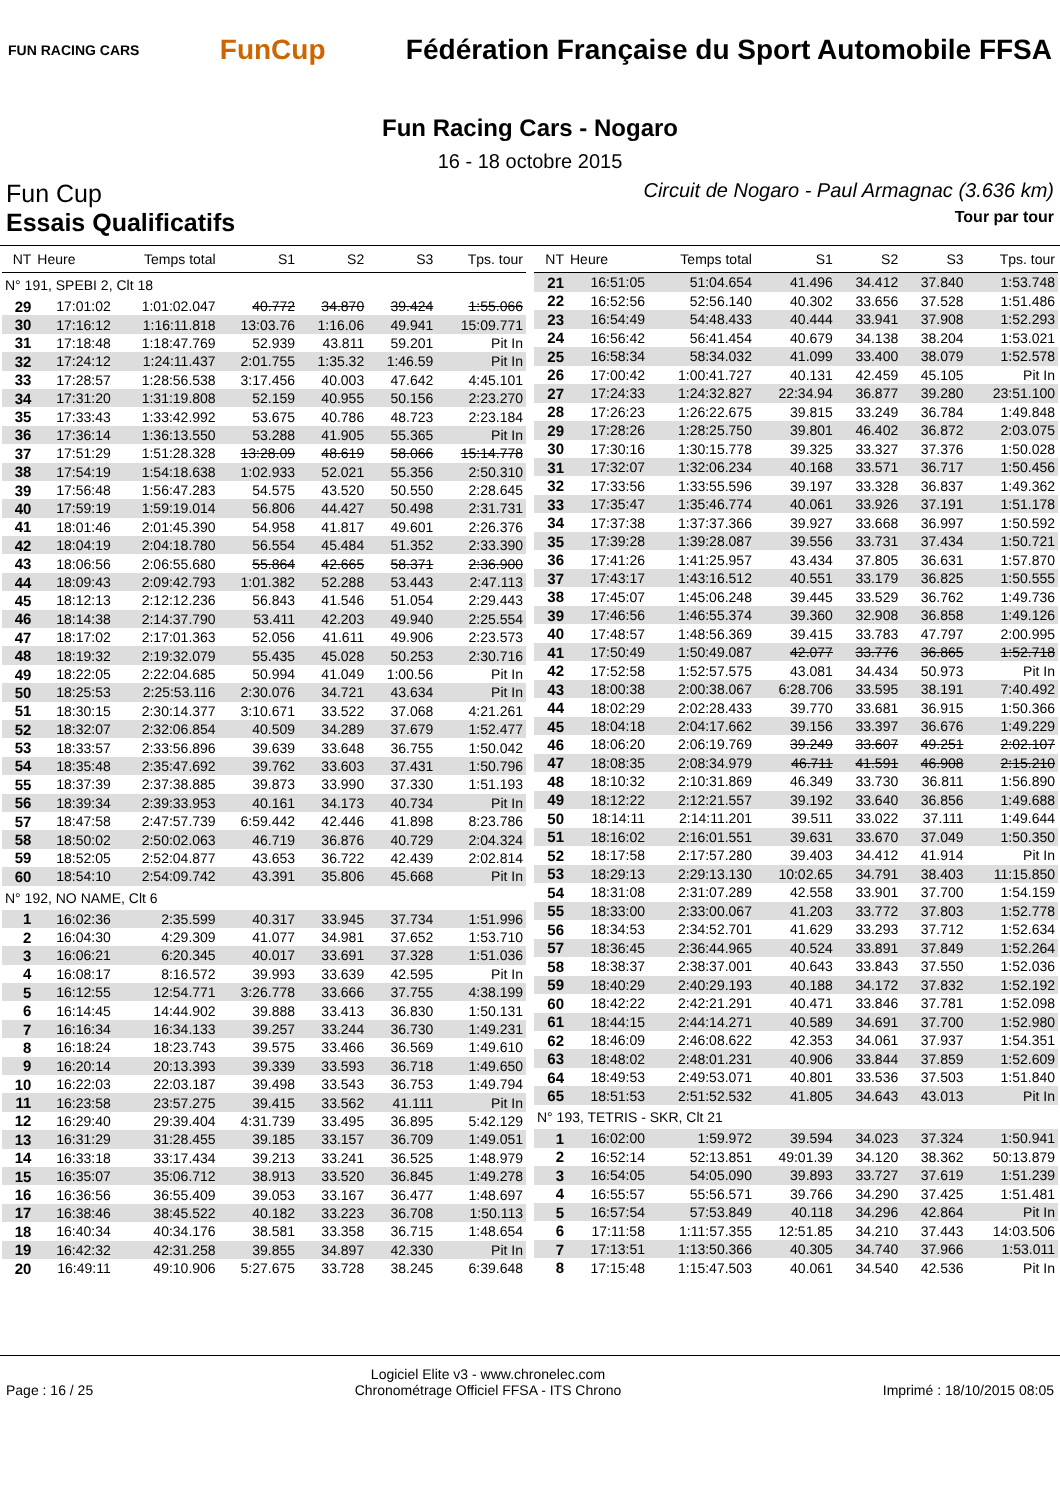FUN RACING CARS
FunCup
Fédération Française du Sport Automobile FFSA
Fun Racing Cars - Nogaro
16 - 18 octobre 2015
Fun Cup Circuit de Nogaro - Paul Armagnac (3.636 km)
Essais Qualificatifs Tour par tour
| NT | Heure | Temps total | S1 | S2 | S3 | Tps. tour |
| --- | --- | --- | --- | --- | --- | --- |
| N° 191, SPEBI 2, Clt 18 | | | | | | |
| 29 | 17:01:02 | 1:01:02.047 | 40.772 | 34.870 | 39.424 | 1:55.066 |
| 30 | 17:16:12 | 1:16:11.818 | 13:03.76 | 1:16.06 | 49.941 | 15:09.771 |
| 31 | 17:18:48 | 1:18:47.769 | 52.939 | 43.811 | 59.201 | Pit In |
| 32 | 17:24:12 | 1:24:11.437 | 2:01.755 | 1:35.32 | 1:46.59 | Pit In |
| 33 | 17:28:57 | 1:28:56.538 | 3:17.456 | 40.003 | 47.642 | 4:45.101 |
| 34 | 17:31:20 | 1:31:19.808 | 52.159 | 40.955 | 50.156 | 2:23.270 |
| 35 | 17:33:43 | 1:33:42.992 | 53.675 | 40.786 | 48.723 | 2:23.184 |
| 36 | 17:36:14 | 1:36:13.550 | 53.288 | 41.905 | 55.365 | Pit In |
| 37 | 17:51:29 | 1:51:28.328 | 13:28.09 | 48.619 | 58.066 | 15:14.778 |
| 38 | 17:54:19 | 1:54:18.638 | 1:02.933 | 52.021 | 55.356 | 2:50.310 |
| 39 | 17:56:48 | 1:56:47.283 | 54.575 | 43.520 | 50.550 | 2:28.645 |
| 40 | 17:59:19 | 1:59:19.014 | 56.806 | 44.427 | 50.498 | 2:31.731 |
| 41 | 18:01:46 | 2:01:45.390 | 54.958 | 41.817 | 49.601 | 2:26.376 |
| 42 | 18:04:19 | 2:04:18.780 | 56.554 | 45.484 | 51.352 | 2:33.390 |
| 43 | 18:06:56 | 2:06:55.680 | 55.864 | 42.665 | 58.371 | 2:36.900 |
| 44 | 18:09:43 | 2:09:42.793 | 1:01.382 | 52.288 | 53.443 | 2:47.113 |
| 45 | 18:12:13 | 2:12:12.236 | 56.843 | 41.546 | 51.054 | 2:29.443 |
| 46 | 18:14:38 | 2:14:37.790 | 53.411 | 42.203 | 49.940 | 2:25.554 |
| 47 | 18:17:02 | 2:17:01.363 | 52.056 | 41.611 | 49.906 | 2:23.573 |
| 48 | 18:19:32 | 2:19:32.079 | 55.435 | 45.028 | 50.253 | 2:30.716 |
| 49 | 18:22:05 | 2:22:04.685 | 50.994 | 41.049 | 1:00.56 | Pit In |
| 50 | 18:25:53 | 2:25:53.116 | 2:30.076 | 34.721 | 43.634 | Pit In |
| 51 | 18:30:15 | 2:30:14.377 | 3:10.671 | 33.522 | 37.068 | 4:21.261 |
| 52 | 18:32:07 | 2:32:06.854 | 40.509 | 34.289 | 37.679 | 1:52.477 |
| 53 | 18:33:57 | 2:33:56.896 | 39.639 | 33.648 | 36.755 | 1:50.042 |
| 54 | 18:35:48 | 2:35:47.692 | 39.762 | 33.603 | 37.431 | 1:50.796 |
| 55 | 18:37:39 | 2:37:38.885 | 39.873 | 33.990 | 37.330 | 1:51.193 |
| 56 | 18:39:34 | 2:39:33.953 | 40.161 | 34.173 | 40.734 | Pit In |
| 57 | 18:47:58 | 2:47:57.739 | 6:59.442 | 42.446 | 41.898 | 8:23.786 |
| 58 | 18:50:02 | 2:50:02.063 | 46.719 | 36.876 | 40.729 | 2:04.324 |
| 59 | 18:52:05 | 2:52:04.877 | 43.653 | 36.722 | 42.439 | 2:02.814 |
| 60 | 18:54:10 | 2:54:09.742 | 43.391 | 35.806 | 45.668 | Pit In |
| N° 192, NO NAME, Clt 6 | | | | | | |
| 1 | 16:02:36 | 2:35.599 | 40.317 | 33.945 | 37.734 | 1:51.996 |
| 2 | 16:04:30 | 4:29.309 | 41.077 | 34.981 | 37.652 | 1:53.710 |
| 3 | 16:06:21 | 6:20.345 | 40.017 | 33.691 | 37.328 | 1:51.036 |
| 4 | 16:08:17 | 8:16.572 | 39.993 | 33.639 | 42.595 | Pit In |
| 5 | 16:12:55 | 12:54.771 | 3:26.778 | 33.666 | 37.755 | 4:38.199 |
| 6 | 16:14:45 | 14:44.902 | 39.888 | 33.413 | 36.830 | 1:50.131 |
| 7 | 16:16:34 | 16:34.133 | 39.257 | 33.244 | 36.730 | 1:49.231 |
| 8 | 16:18:24 | 18:23.743 | 39.575 | 33.466 | 36.569 | 1:49.610 |
| 9 | 16:20:14 | 20:13.393 | 39.339 | 33.593 | 36.718 | 1:49.650 |
| 10 | 16:22:03 | 22:03.187 | 39.498 | 33.543 | 36.753 | 1:49.794 |
| 11 | 16:23:58 | 23:57.275 | 39.415 | 33.562 | 41.111 | Pit In |
| 12 | 16:29:40 | 29:39.404 | 4:31.739 | 33.495 | 36.895 | 5:42.129 |
| 13 | 16:31:29 | 31:28.455 | 39.185 | 33.157 | 36.709 | 1:49.051 |
| 14 | 16:33:18 | 33:17.434 | 39.213 | 33.241 | 36.525 | 1:48.979 |
| 15 | 16:35:07 | 35:06.712 | 38.913 | 33.520 | 36.845 | 1:49.278 |
| 16 | 16:36:56 | 36:55.409 | 39.053 | 33.167 | 36.477 | 1:48.697 |
| 17 | 16:38:46 | 38:45.522 | 40.182 | 33.223 | 36.708 | 1:50.113 |
| 18 | 16:40:34 | 40:34.176 | 38.581 | 33.358 | 36.715 | 1:48.654 |
| 19 | 16:42:32 | 42:31.258 | 39.855 | 34.897 | 42.330 | Pit In |
| 20 | 16:49:11 | 49:10.906 | 5:27.675 | 33.728 | 38.245 | 6:39.648 |
| NT | Heure | Temps total | S1 | S2 | S3 | Tps. tour |
| --- | --- | --- | --- | --- | --- | --- |
| 21 | 16:51:05 | 51:04.654 | 41.496 | 34.412 | 37.840 | 1:53.748 |
| 22 | 16:52:56 | 52:56.140 | 40.302 | 33.656 | 37.528 | 1:51.486 |
| 23 | 16:54:49 | 54:48.433 | 40.444 | 33.941 | 37.908 | 1:52.293 |
| 24 | 16:56:42 | 56:41.454 | 40.679 | 34.138 | 38.204 | 1:53.021 |
| 25 | 16:58:34 | 58:34.032 | 41.099 | 33.400 | 38.079 | 1:52.578 |
| 26 | 17:00:42 | 1:00:41.727 | 40.131 | 42.459 | 45.105 | Pit In |
| 27 | 17:24:33 | 1:24:32.827 | 22:34.94 | 36.877 | 39.280 | 23:51.100 |
| 28 | 17:26:23 | 1:26:22.675 | 39.815 | 33.249 | 36.784 | 1:49.848 |
| 29 | 17:28:26 | 1:28:25.750 | 39.801 | 46.402 | 36.872 | 2:03.075 |
| 30 | 17:30:16 | 1:30:15.778 | 39.325 | 33.327 | 37.376 | 1:50.028 |
| 31 | 17:32:07 | 1:32:06.234 | 40.168 | 33.571 | 36.717 | 1:50.456 |
| 32 | 17:33:56 | 1:33:55.596 | 39.197 | 33.328 | 36.837 | 1:49.362 |
| 33 | 17:35:47 | 1:35:46.774 | 40.061 | 33.926 | 37.191 | 1:51.178 |
| 34 | 17:37:38 | 1:37:37.366 | 39.927 | 33.668 | 36.997 | 1:50.592 |
| 35 | 17:39:28 | 1:39:28.087 | 39.556 | 33.731 | 37.434 | 1:50.721 |
| 36 | 17:41:26 | 1:41:25.957 | 43.434 | 37.805 | 36.631 | 1:57.870 |
| 37 | 17:43:17 | 1:43:16.512 | 40.551 | 33.179 | 36.825 | 1:50.555 |
| 38 | 17:45:07 | 1:45:06.248 | 39.445 | 33.529 | 36.762 | 1:49.736 |
| 39 | 17:46:56 | 1:46:55.374 | 39.360 | 32.908 | 36.858 | 1:49.126 |
| 40 | 17:48:57 | 1:48:56.369 | 39.415 | 33.783 | 47.797 | 2:00.995 |
| 41 | 17:50:49 | 1:50:49.087 | 42.077 | 33.776 | 36.865 | 1:52.718 |
| 42 | 17:52:58 | 1:52:57.575 | 43.081 | 34.434 | 50.973 | Pit In |
| 43 | 18:00:38 | 2:00:38.067 | 6:28.706 | 33.595 | 38.191 | 7:40.492 |
| 44 | 18:02:29 | 2:02:28.433 | 39.770 | 33.681 | 36.915 | 1:50.366 |
| 45 | 18:04:18 | 2:04:17.662 | 39.156 | 33.397 | 36.676 | 1:49.229 |
| 46 | 18:06:20 | 2:06:19.769 | 39.249 | 33.607 | 49.251 | 2:02.107 |
| 47 | 18:08:35 | 2:08:34.979 | 46.711 | 41.591 | 46.908 | 2:15.210 |
| 48 | 18:10:32 | 2:10:31.869 | 46.349 | 33.730 | 36.811 | 1:56.890 |
| 49 | 18:12:22 | 2:12:21.557 | 39.192 | 33.640 | 36.856 | 1:49.688 |
| 50 | 18:14:11 | 2:14:11.201 | 39.511 | 33.022 | 37.111 | 1:49.644 |
| 51 | 18:16:02 | 2:16:01.551 | 39.631 | 33.670 | 37.049 | 1:50.350 |
| 52 | 18:17:58 | 2:17:57.280 | 39.403 | 34.412 | 41.914 | Pit In |
| 53 | 18:29:13 | 2:29:13.130 | 10:02.65 | 34.791 | 38.403 | 11:15.850 |
| 54 | 18:31:08 | 2:31:07.289 | 42.558 | 33.901 | 37.700 | 1:54.159 |
| 55 | 18:33:00 | 2:33:00.067 | 41.203 | 33.772 | 37.803 | 1:52.778 |
| 56 | 18:34:53 | 2:34:52.701 | 41.629 | 33.293 | 37.712 | 1:52.634 |
| 57 | 18:36:45 | 2:36:44.965 | 40.524 | 33.891 | 37.849 | 1:52.264 |
| 58 | 18:38:37 | 2:38:37.001 | 40.643 | 33.843 | 37.550 | 1:52.036 |
| 59 | 18:40:29 | 2:40:29.193 | 40.188 | 34.172 | 37.832 | 1:52.192 |
| 60 | 18:42:22 | 2:42:21.291 | 40.471 | 33.846 | 37.781 | 1:52.098 |
| 61 | 18:44:15 | 2:44:14.271 | 40.589 | 34.691 | 37.700 | 1:52.980 |
| 62 | 18:46:09 | 2:46:08.622 | 42.353 | 34.061 | 37.937 | 1:54.351 |
| 63 | 18:48:02 | 2:48:01.231 | 40.906 | 33.844 | 37.859 | 1:52.609 |
| 64 | 18:49:53 | 2:49:53.071 | 40.801 | 33.536 | 37.503 | 1:51.840 |
| 65 | 18:51:53 | 2:51:52.532 | 41.805 | 34.643 | 43.013 | Pit In |
| N° 193, TETRIS - SKR, Clt 21 | | | | | | |
| 1 | 16:02:00 | 1:59.972 | 39.594 | 34.023 | 37.324 | 1:50.941 |
| 2 | 16:52:14 | 52:13.851 | 49:01.39 | 34.120 | 38.362 | 50:13.879 |
| 3 | 16:54:05 | 54:05.090 | 39.893 | 33.727 | 37.619 | 1:51.239 |
| 4 | 16:55:57 | 55:56.571 | 39.766 | 34.290 | 37.425 | 1:51.481 |
| 5 | 16:57:54 | 57:53.849 | 40.118 | 34.296 | 42.864 | Pit In |
| 6 | 17:11:58 | 1:11:57.355 | 12:51.85 | 34.210 | 37.443 | 14:03.506 |
| 7 | 17:13:51 | 1:13:50.366 | 40.305 | 34.740 | 37.966 | 1:53.011 |
| 8 | 17:15:48 | 1:15:47.503 | 40.061 | 34.540 | 42.536 | Pit In |
Page : 16 / 25 Logiciel Elite v3 - www.chronelec.com
Chronométrage Officiel FFSA - ITS Chrono Imprimé : 18/10/2015 08:05